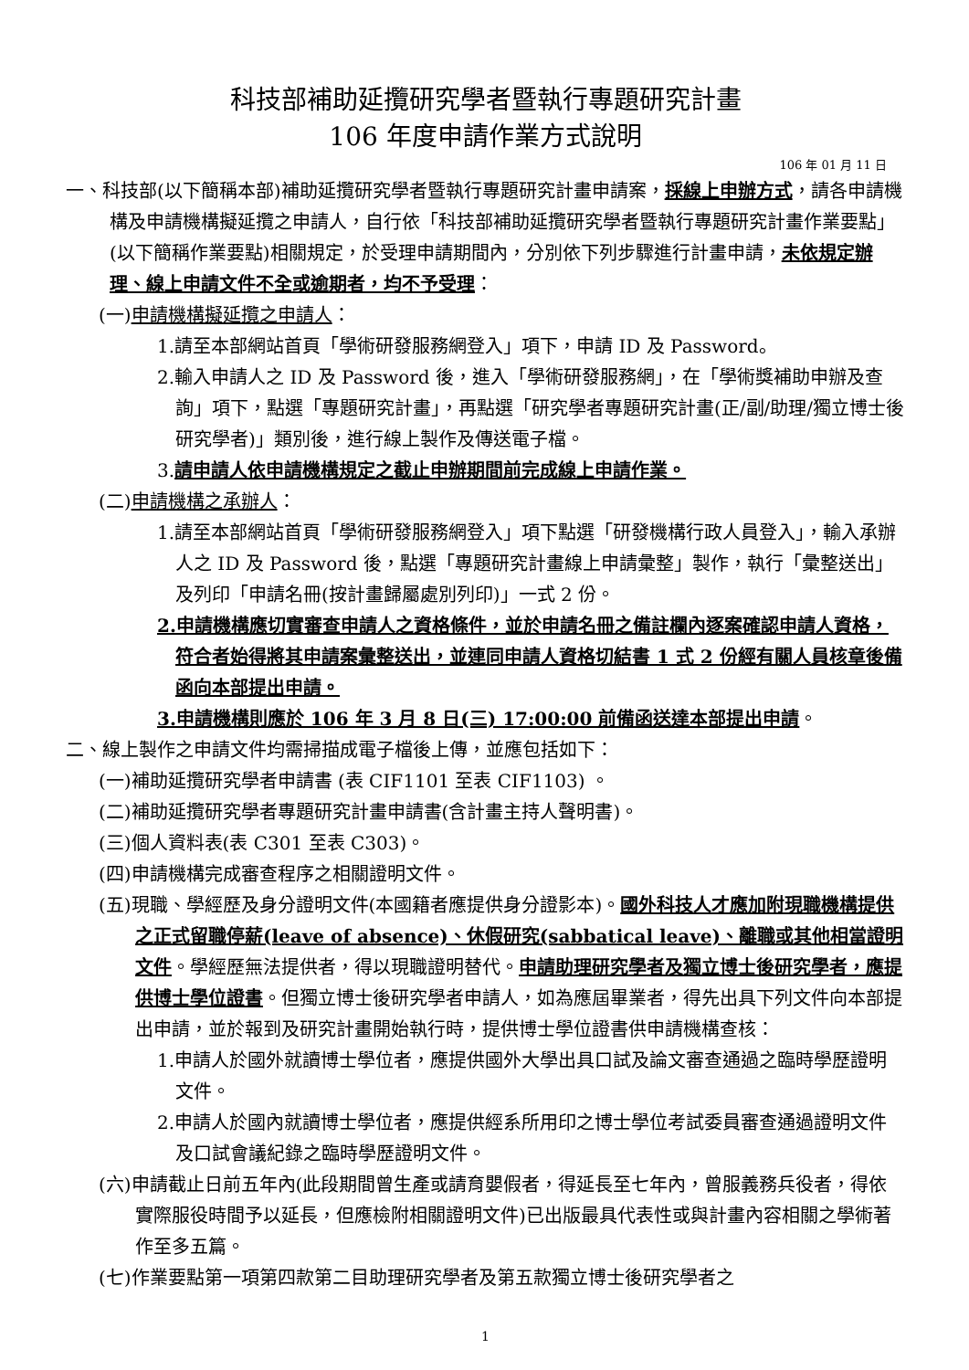科技部補助延攬研究學者暨執行專題研究計畫
106 年度申請作業方式說明
106 年 01 月 11 日
一、科技部(以下簡稱本部)補助延攬研究學者暨執行專題研究計畫申請案，採線上申辦方式，請各申請機構及申請機構擬延攬之申請人，自行依「科技部補助延攬研究學者暨執行專題研究計畫作業要點」(以下簡稱作業要點)相關規定，於受理申請期間內，分別依下列步驟進行計畫申請，未依規定辦理、線上申請文件不全或逾期者，均不予受理：
(一)申請機構擬延攬之申請人：
1.請至本部網站首頁「學術研發服務網登入」項下，申請 ID 及 Password。
2.輸入申請人之 ID 及 Password 後，進入「學術研發服務網」，在「學術獎補助申辦及查詢」項下，點選「專題研究計畫」，再點選「研究學者專題研究計畫(正/副/助理/獨立博士後研究學者)」類別後，進行線上製作及傳送電子檔。
3.請申請人依申請機構規定之截止申辦期間前完成線上申請作業。
(二)申請機構之承辦人：
1.請至本部網站首頁「學術研發服務網登入」項下點選「研發機構行政人員登入」，輸入承辦人之 ID 及 Password 後，點選「專題研究計畫線上申請彙整」製作，執行「彙整送出」及列印「申請名冊(按計畫歸屬處別列印)」一式 2 份。
2.申請機構應切實審查申請人之資格條件，並於申請名冊之備註欄內逐案確認申請人資格，符合者始得將其申請案彙整送出，並連同申請人資格切結書 1 式 2 份經有關人員核章後備函向本部提出申請。
3.申請機構則應於 106 年 3 月 8 日(三) 17:00:00 前備函送達本部提出申請。
二、線上製作之申請文件均需掃描成電子檔後上傳，並應包括如下：
(一)補助延攬研究學者申請書 (表 CIF1101 至表 CIF1103) 。
(二)補助延攬研究學者專題研究計畫申請書(含計畫主持人聲明書)。
(三)個人資料表(表 C301 至表 C303)。
(四)申請機構完成審查程序之相關證明文件。
(五)現職、學經歷及身分證明文件(本國籍者應提供身分證影本)。國外科技人才應加附現職機構提供之正式留職停薪(leave of absence)、休假研究(sabbatical leave)、離職或其他相當證明文件。學經歷無法提供者，得以現職證明替代。申請助理研究學者及獨立博士後研究學者，應提供博士學位證書。但獨立博士後研究學者申請人，如為應屆畢業者，得先出具下列文件向本部提出申請，並於報到及研究計畫開始執行時，提供博士學位證書供申請機構查核：
1.申請人於國外就讀博士學位者，應提供國外大學出具口試及論文審查通過之臨時學歷證明文件。
2.申請人於國內就讀博士學位者，應提供經系所用印之博士學位考試委員審查通過證明文件及口試會議紀錄之臨時學歷證明文件。
(六)申請截止日前五年內(此段期間曾生產或請育嬰假者，得延長至七年內，曾服義務兵役者，得依實際服役時間予以延長，但應檢附相關證明文件)已出版最具代表性或與計畫內容相關之學術著作至多五篇。
(七)作業要點第一項第四款第二目助理研究學者及第五款獨立博士後研究學者之
1